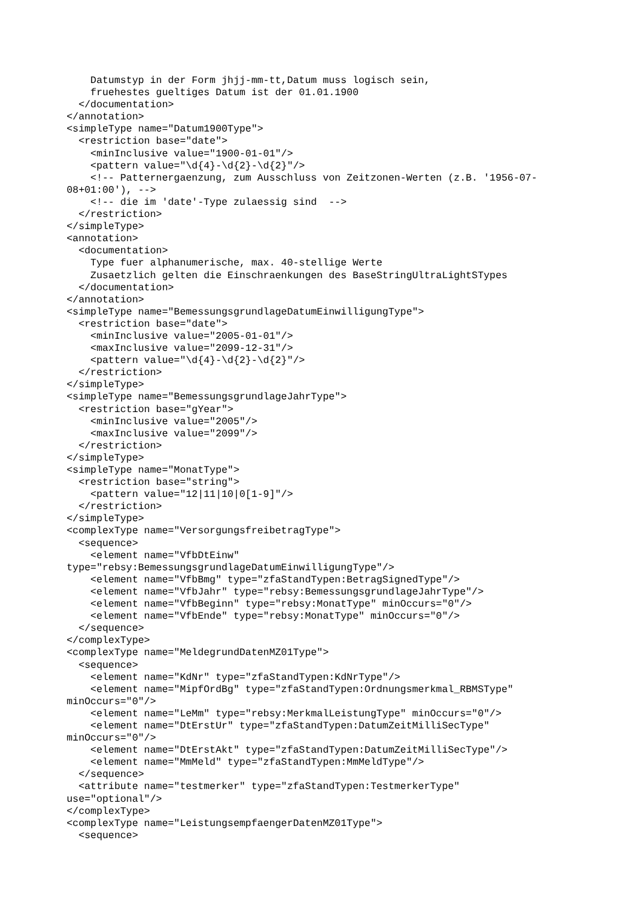Datumstyp in der Form jhjj-mm-tt,Datum muss logisch sein,
    fruehestes gueltiges Datum ist der 01.01.1900
  </documentation>
</annotation>
<simpleType name="Datum1900Type">
  <restriction base="date">
    <minInclusive value="1900-01-01"/>
    <pattern value="\d{4}-\d{2}-\d{2}"/>
    <!-- Patternergaenzung, zum Ausschluss von Zeitzonen-Werten (z.B. '1956-07-
08+01:00'), -->
    <!-- die im 'date'-Type zulaessig sind  -->
  </restriction>
</simpleType>
<annotation>
  <documentation>
    Type fuer alphanumerische, max. 40-stellige Werte
    Zusaetzlich gelten die Einschraenkungen des BaseStringUltraLightSTypes
  </documentation>
</annotation>
<simpleType name="BemessungsgrundlageDatumEinwilligungType">
  <restriction base="date">
    <minInclusive value="2005-01-01"/>
    <maxInclusive value="2099-12-31"/>
    <pattern value="\d{4}-\d{2}-\d{2}"/>
  </restriction>
</simpleType>
<simpleType name="BemessungsgrundlageJahrType">
  <restriction base="gYear">
    <minInclusive value="2005"/>
    <maxInclusive value="2099"/>
  </restriction>
</simpleType>
<simpleType name="MonatType">
  <restriction base="string">
    <pattern value="12|11|10|0[1-9]"/>
  </restriction>
</simpleType>
<complexType name="VersorgungsfreibetragType">
  <sequence>
    <element name="VfbDtEinw"
type="rebsy:BemessungsgrundlageDatumEinwilligungType"/>
    <element name="VfbBmg" type="zfaStandTypen:BetragSignedType"/>
    <element name="VfbJahr" type="rebsy:BemessungsgrundlageJahrType"/>
    <element name="VfbBeginn" type="rebsy:MonatType" minOccurs="0"/>
    <element name="VfbEnde" type="rebsy:MonatType" minOccurs="0"/>
  </sequence>
</complexType>
<complexType name="MeldegrundDatenMZ01Type">
  <sequence>
    <element name="KdNr" type="zfaStandTypen:KdNrType"/>
    <element name="MipfOrdBg" type="zfaStandTypen:Ordnungsmerkmal_RBMSType"
minOccurs="0"/>
    <element name="LeMm" type="rebsy:MerkmalLeistungType" minOccurs="0"/>
    <element name="DtErstUr" type="zfaStandTypen:DatumZeitMilliSecType"
minOccurs="0"/>
    <element name="DtErstAkt" type="zfaStandTypen:DatumZeitMilliSecType"/>
    <element name="MmMeld" type="zfaStandTypen:MmMeldType"/>
  </sequence>
  <attribute name="testmerker" type="zfaStandTypen:TestmerkerType"
use="optional"/>
</complexType>
<complexType name="LeistungsempfaengerDatenMZ01Type">
  <sequence>